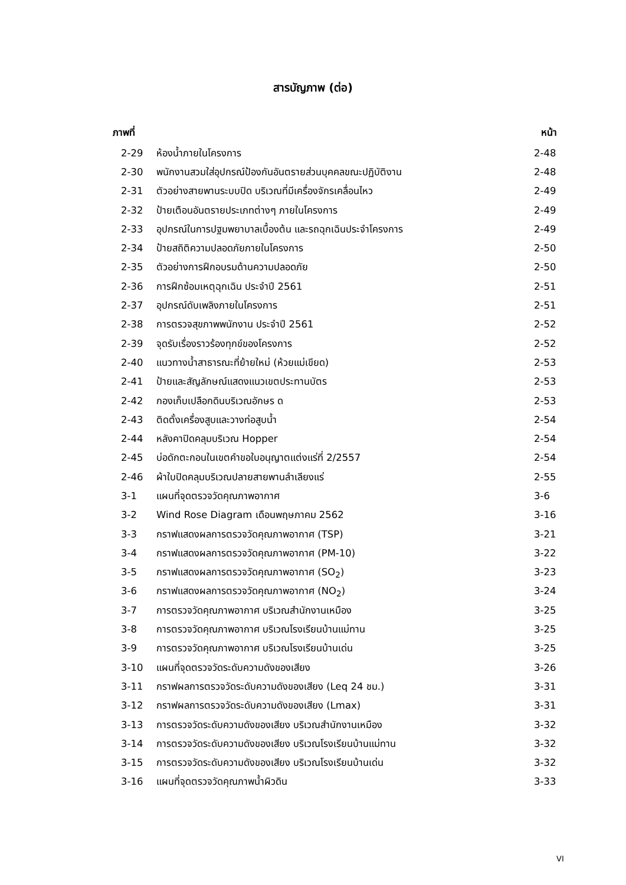สารบัญภาพ (ต่อ)
| ภาพที่ | | หน้า |
| --- | --- | --- |
| 2-29 | ห้องน้ำภายในโครงการ | 2-48 |
| 2-30 | พนักงานสวมใส่อุปกรณ์ป้องกันอันตรายส่วนบุคคลขณะปฏิบัติงาน | 2-48 |
| 2-31 | ตัวอย่างสายพานระบบปิด บริเวณที่มีเครื่องจักรเคลื่อนไหว | 2-49 |
| 2-32 | ป้ายเตือนอันตรายประเภทต่างๆ ภายในโครงการ | 2-49 |
| 2-33 | อุปกรณ์ในการปฐมพยาบาลเบื้องต้น และรถฉุกเฉินประจำโครงการ | 2-49 |
| 2-34 | ป้ายสถิติความปลอดภัยภายในโครงการ | 2-50 |
| 2-35 | ตัวอย่างการฝึกอบรมด้านความปลอดภัย | 2-50 |
| 2-36 | การฝึกซ้อมเหตุฉุกเฉิน ประจำปี 2561 | 2-51 |
| 2-37 | อุปกรณ์ดับเพลิงภายในโครงการ | 2-51 |
| 2-38 | การตรวจสุขภาพพนักงาน ประจำปี 2561 | 2-52 |
| 2-39 | จุดรับเรื่องราวร้องทุกข์ของโครงการ | 2-52 |
| 2-40 | แนวทางน้ำสาธารณะที่ย้ายใหม่ (ห้วยแม่เขียด) | 2-53 |
| 2-41 | ป้ายและสัญลักษณ์แสดงแนวเขตประทานบัตร | 2-53 |
| 2-42 | กองเก็บเปลือกดินบริเวณอักษร ด | 2-53 |
| 2-43 | ติดตั้งเครื่องสูบและวางท่อสูบน้ำ | 2-54 |
| 2-44 | หลังคาปิดคลุมบริเวณ Hopper | 2-54 |
| 2-45 | บ่อดักตะกอนในเขตคำขอใบอนุญาตแต่งแร่ที่ 2/2557 | 2-54 |
| 2-46 | ผ้าใบปิดคลุมบริเวณปลายสายพานลำเลียงแร่ | 2-55 |
| 3-1 | แผนที่จุดตรวจวัดคุณภาพอากาศ | 3-6 |
| 3-2 | Wind Rose Diagram เดือนพฤษภาคม 2562 | 3-16 |
| 3-3 | กราฟแสดงผลการตรวจวัดคุณภาพอากาศ (TSP) | 3-21 |
| 3-4 | กราฟแสดงผลการตรวจวัดคุณภาพอากาศ (PM-10) | 3-22 |
| 3-5 | กราฟแสดงผลการตรวจวัดคุณภาพอากาศ (SO<sub>2</sub>) | 3-23 |
| 3-6 | กราฟแสดงผลการตรวจวัดคุณภาพอากาศ (NO<sub>2</sub>) | 3-24 |
| 3-7 | การตรวจวัดคุณภาพอากาศ บริเวณสำนักงานเหมือง | 3-25 |
| 3-8 | การตรวจวัดคุณภาพอากาศ บริเวณโรงเรียนบ้านแม่ทาน | 3-25 |
| 3-9 | การตรวจวัดคุณภาพอากาศ บริเวณโรงเรียนบ้านเด่น | 3-25 |
| 3-10 | แผนที่จุดตรวจวัดระดับความดังของเสียง | 3-26 |
| 3-11 | กราฟผลการตรวจวัดระดับความดังของเสียง (Leq 24 ชม.) | 3-31 |
| 3-12 | กราฟผลการตรวจวัดระดับความดังของเสียง (Lmax) | 3-31 |
| 3-13 | การตรวจวัดระดับความดังของเสียง บริเวณสำนักงานเหมือง | 3-32 |
| 3-14 | การตรวจวัดระดับความดังของเสียง บริเวณโรงเรียนบ้านแม่ทาน | 3-32 |
| 3-15 | การตรวจวัดระดับความดังของเสียง บริเวณโรงเรียนบ้านเด่น | 3-32 |
| 3-16 | แผนที่จุดตรวจวัดคุณภาพน้ำผิวดิน | 3-33 |
VI